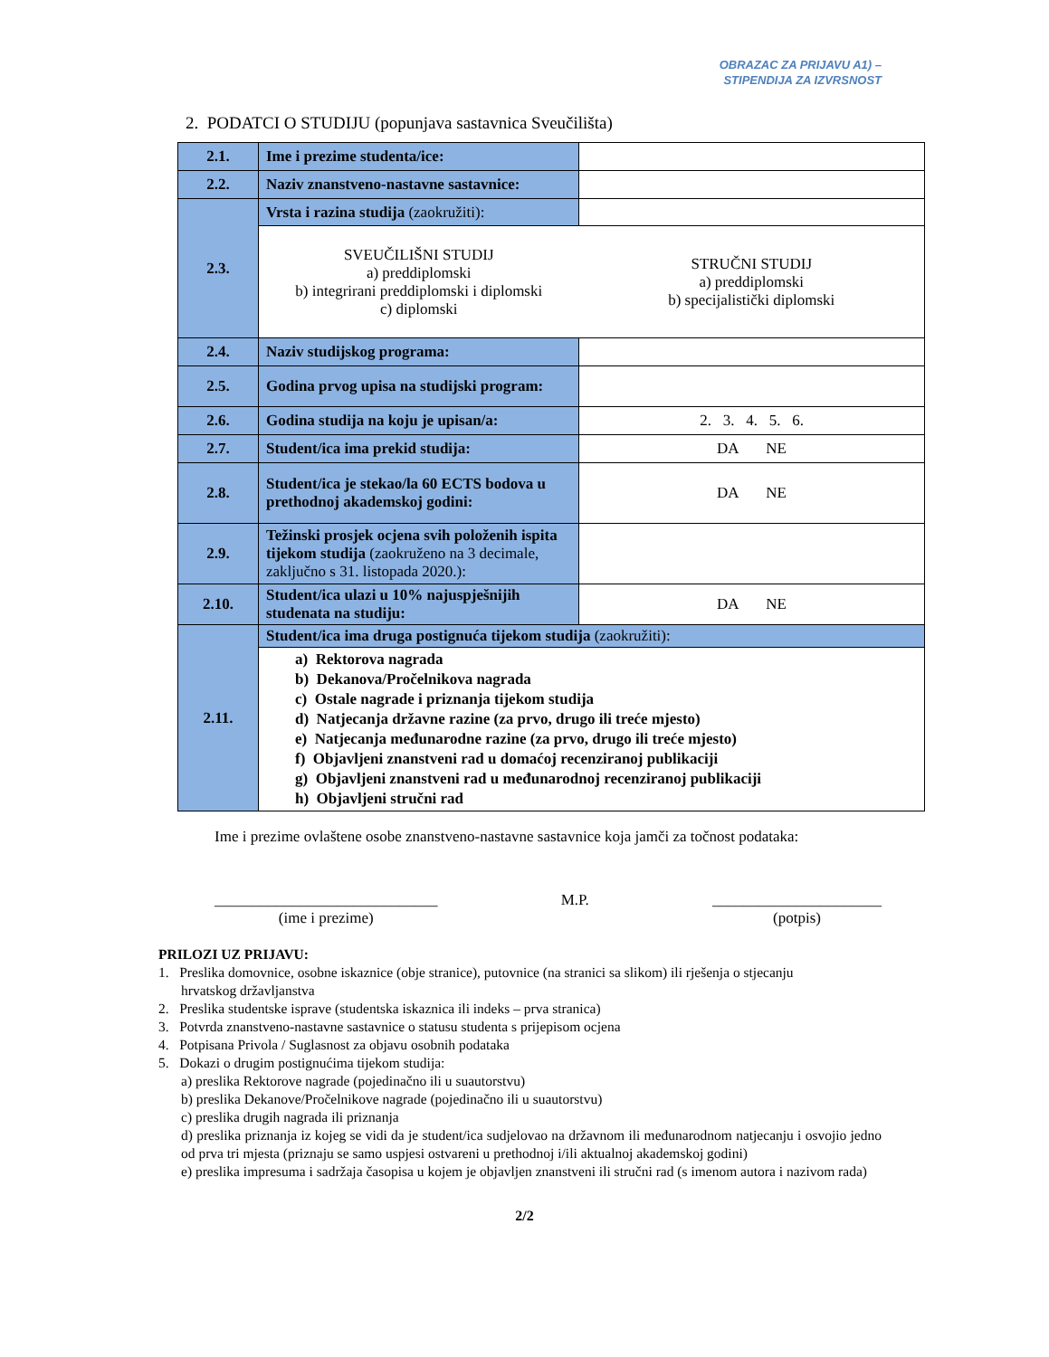OBRAZAC ZA PRIJAVU A1) –
STIPENDIJA ZA IZVRSNOST
2. PODATCI O STUDIJU (popunjava sastavnica Sveučilišta)
| 2.1. | Ime i prezime studenta/ice: | |
| 2.2. | Naziv znanstveno-nastavne sastavnice: | |
| 2.3. | Vrsta i razina studija (zaokružiti): | |
| | SVEUČILIŠNI STUDIJ a) preddiplomski b) integrirani preddiplomski i diplomski c) diplomski | STRUČNI STUDIJ a) preddiplomski b) specijalistički diplomski |
| 2.4. | Naziv studijskog programa: | |
| 2.5. | Godina prvog upisa na studijski program: | |
| 2.6. | Godina studija na koju je upisan/a: | 2. 3. 4. 5. 6. |
| 2.7. | Student/ica ima prekid studija: | DA NE |
| 2.8. | Student/ica je stekao/la 60 ECTS bodova u prethodnoj akademskoj godini: | DA NE |
| 2.9. | Težinski prosjek ocjena svih položenih ispita tijekom studija (zaokruženo na 3 decimale, zaključno s 31. listopada 2020.): | |
| 2.10. | Student/ica ulazi u 10% najuspješnijih studenata na studiju: | DA NE |
| 2.11. | Student/ica ima druga postignuća tijekom studija (zaokružiti): | |
| | a) Rektorova nagrada b) Dekanova/Pročelnikova nagrada c) Ostale nagrade i priznanja tijekom studija d) Natjecanja državne razine (za prvo, drugo ili treće mjesto) e) Natjecanja međunarodne razine (za prvo, drugo ili treće mjesto) f) Objavljeni znanstveni rad u domaćoj recenziranoj publikaciji g) Objavljeni znanstveni rad u međunarodnoj recenziranoj publikaciji h) Objavljeni stručni rad | |
Ime i prezime ovlaštene osobe znanstveno-nastavne sastavnice koja jamči za točnost podataka:
_____________________________
(ime i prezime)
M.P. ______________________
(potpis)
PRILOZI UZ PRIJAVU:
1. Preslika domovnice, osobne iskaznice (obje stranice), putovnice (na stranici sa slikom) ili rješenja o stjecanju
hrvatskog državljanstva
2. Preslika studentske isprave (studentska iskaznica ili indeks – prva stranica)
3. Potvrda znanstveno-nastavne sastavnice o statusu studenta s prijepisom ocjena
4. Potpisana Privola / Suglasnost za objavu osobnih podataka
5. Dokazi o drugim postignućima tijekom studija:
a) preslika Rektorove nagrade (pojedinačno ili u suautorstvu)
b) preslika Dekanove/Pročelnikove nagrade (pojedinačno ili u suautorstvu)
c) preslika drugih nagrada ili priznanja
d) preslika priznanja iz kojeg se vidi da je student/ica sudjelovao na državnom ili međunarodnom natjecanju i osvojio jedno od prva tri mjesta (priznaju se samo uspjesi ostvareni u prethodnoj i/ili aktualnoj akademskoj godini)
e) preslika impresuma i sadržaja časopisa u kojem je objavljen znanstveni ili stručni rad (s imenom autora i nazivom rada)
2/2